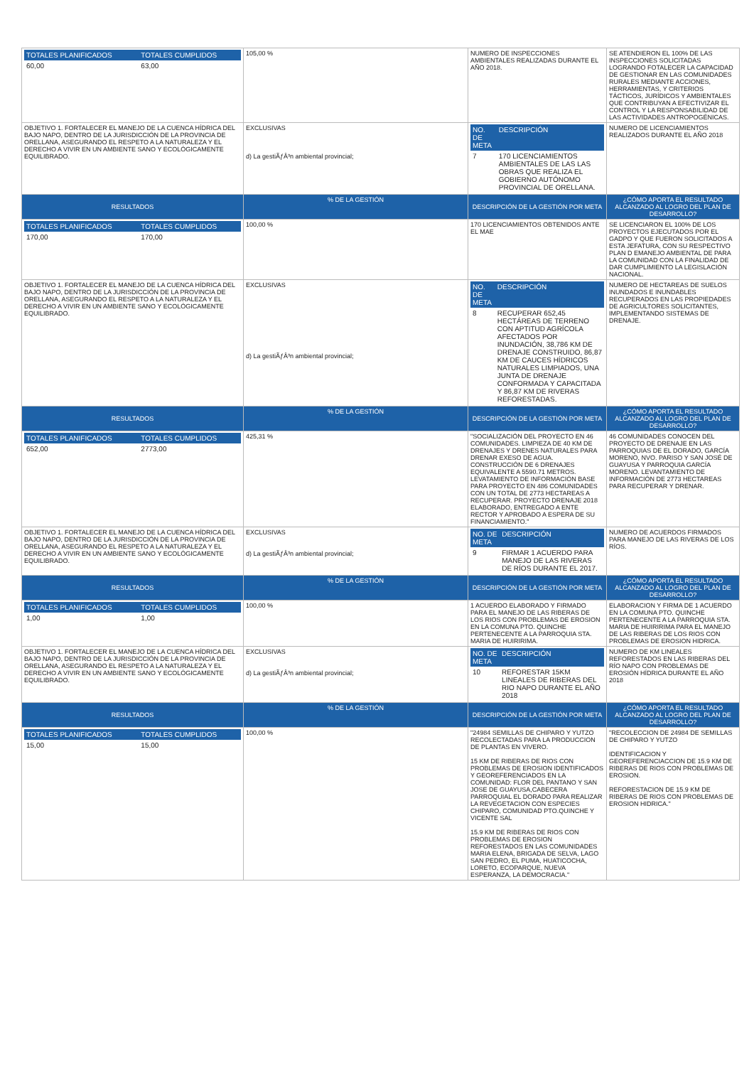| / TOTALES PLANIFICADOS / TOTALES CUMPLIDOS / / 60,00 / 63,00 / | 105,00 % | NUMERO DE INSPECCIONES AMBIENTALES REALIZADAS DURANTE EL AÑO 2018. | SE ATENDIERON EL 100% DE LAS INSPECCIONES SOLICITADAS LOGRANDO FOTALECER LA CAPACIDAD DE GESTIONAR EN LAS COMUNIDADES RURALES MEDIANTE ACCIONES, HERRAMIENTAS, Y CRITERIOS TÁCTICOS, JURÍDICOS Y AMBIENTALES QUE CONTRIBUYAN A EFECTIVIZAR EL CONTROL Y LA RESPONSABILIDAD DE LAS ACTIVIDADES ANTROPOGÉNICAS. |
| OBJETIVO 1. FORTALECER EL MANEJO DE LA CUENCA HÍDRICA DEL BAJO NAPO, DENTRO DE LA JURISDICCIÓN DE LA PROVINCIA DE ORELLANA, ASEGURANDO EL RESPETO A LA NATURALEZA Y EL DERECHO A VIVIR EN UN AMBIENTE SANO Y ECOLÓGICAMENTE EQUILIBRADO. | EXCLUSIVAS d) La gestiÃƒÂ³n ambiental provincial; | / NO. DE META / DESCRIPCIÓN / / 7 / 170 LICENCIAMIENTOS AMBIENTALES DE LAS LAS OBRAS QUE REALIZA EL GOBIERNO AUTÓNOMO PROVINCIAL DE ORELLANA. / | NUMERO DE LICENCIAMIENTOS REALIZADOS DURANTE EL AÑO 2018 |
| RESULTADOS | % DE LA GESTIÓN | DESCRIPCIÓN DE LA GESTIÓN POR META | ¿CÓMO APORTA EL RESULTADO ALCANZADO AL LOGRO DEL PLAN DE DESARROLLO? |
| / TOTALES PLANIFICADOS / TOTALES CUMPLIDOS / / 170,00 / 170,00 / | 100,00 % | 170 LICENCIAMIENTOS OBTENIDOS ANTE EL MAE | SE LICENCIARON EL 100% DE LOS PROYECTOS EJECUTADOS POR EL GADPO Y QUE FUERON SOLICITADOS A ESTA JEFATURA, CON SU RESPECTIVO PLAN D EMANEJO AMBIENTAL DE PARA LA COMUNIDAD CON LA FINALIDAD DE DAR CUMPLIMIENTO LA LEGISLACIÓN NACIONAL. |
| OBJETIVO 1. FORTALECER EL MANEJO DE LA CUENCA HÍDRICA DEL BAJO NAPO, DENTRO DE LA JURISDICCIÓN DE LA PROVINCIA DE ORELLANA, ASEGURANDO EL RESPETO A LA NATURALEZA Y EL DERECHO A VIVIR EN UN AMBIENTE SANO Y ECOLÓGICAMENTE EQUILIBRADO. | EXCLUSIVAS d) La gestiÃƒÂ³n ambiental provincial; | / NO. DE META / DESCRIPCIÓN / / 8 / RECUPERAR 652,45 HECTÁREAS DE TERRENO CON APTITUD AGRÍCOLA AFECTADOS POR INUNDACIÓN, 38,786 KM DE DRENAJE CONSTRUIDO, 86,87 KM DE CAUCES HÍDRICOS NATURALES LIMPIADOS, UNA JUNTA DE DRENAJE CONFORMADA Y CAPACITADA Y 86,87 KM DE RIVERAS REFORESTADAS. / | NUMERO DE HECTAREAS DE SUELOS INUNDADOS E INUNDABLES RECUPERADOS EN LAS PROPIEDADES DE AGRICULTORES SOLICITANTES, IMPLEMENTANDO SISTEMAS DE DRENAJE. |
| RESULTADOS | % DE LA GESTIÓN | DESCRIPCIÓN DE LA GESTIÓN POR META | ¿CÓMO APORTA EL RESULTADO ALCANZADO AL LOGRO DEL PLAN DE DESARROLLO? |
| / TOTALES PLANIFICADOS / TOTALES CUMPLIDOS / / 652,00 / 2773,00 / | 425,31 % | "SOCIALIZACIÓN DEL PROYECTO EN 46 COMUNIDADES. LIMPIEZA DE 40 KM DE DRENAJES Y DRENES NATURALES PARA DRENAR EXESO DE AGUA. CONSTRUCCIÓN DE 6 DRENAJES EQUIVALENTE A 5590.71 METROS. LEVATAMIENTO DE INFORMACIÓN BASE PARA PROYECTO EN 486 COMUNIDADES CON UN TOTAL DE 2773 HECTAREAS A RECUPERAR. PROYECTO DRENAJE 2018 ELABORADO, ENTREGADO A ENTE RECTOR Y APROBADO A ESPERA DE SU FINANCIAMIENTO." | 46 COMUNIDADES CONOCEN DEL PROYECTO DE DRENAJE EN LAS PARROQUIAS DE EL DORADO, GARCÍA MORENO, NVO. PARISO Y SAN JOSÉ DE GUAYUSA Y PARROQUIA GARCÍA MORENO. LEVANTAMIENTO DE INFORMACIÓN DE 2773 HECTAREAS PARA RECUPERAR Y DRENAR. |
| OBJETIVO 1. FORTALECER EL MANEJO DE LA CUENCA HÍDRICA DEL BAJO NAPO, DENTRO DE LA JURISDICCIÓN DE LA PROVINCIA DE ORELLANA, ASEGURANDO EL RESPETO A LA NATURALEZA Y EL DERECHO A VIVIR EN UN AMBIENTE SANO Y ECOLÓGICAMENTE EQUILIBRADO. | EXCLUSIVAS d) La gestiÃƒÂ³n ambiental provincial; | / NO. DE META / DESCRIPCIÓN / / 9 / FIRMAR 1 ACUERDO PARA MANEJO DE LAS RIVERAS DE RÍOS DURANTE EL 2017. / | NUMERO DE ACUERDOS FIRMADOS PARA MANEJO DE LAS RIVERAS DE LOS RÍOS. |
| RESULTADOS | % DE LA GESTIÓN | DESCRIPCIÓN DE LA GESTIÓN POR META | ¿CÓMO APORTA EL RESULTADO ALCANZADO AL LOGRO DEL PLAN DE DESARROLLO? |
| / TOTALES PLANIFICADOS / TOTALES CUMPLIDOS / / 1,00 / 1,00 / | 100,00 % | 1 ACUERDO ELABORADO Y FIRMADO PARA EL MANEJO DE LAS RIBERAS DE LOS RIOS CON PROBLEMAS DE EROSION EN LA COMUNA PTO. QUINCHE PERTENECENTE A LA PARROQUIA STA. MARIA DE HUIRIRIMA. | ELABORACION Y FIRMA DE 1 ACUERDO EN LA COMUNA PTO. QUINCHE PERTENECENTE A LA PARROQUIA STA. MARIA DE HUIRIRIMA PARA EL MANEJO DE LAS RIBERAS DE LOS RIOS CON PROBLEMAS DE EROSION HIDRICA. |
| OBJETIVO 1. FORTALECER EL MANEJO DE LA CUENCA HÍDRICA DEL BAJO NAPO, DENTRO DE LA JURISDICCIÓN DE LA PROVINCIA DE ORELLANA, ASEGURANDO EL RESPETO A LA NATURALEZA Y EL DERECHO A VIVIR EN UN AMBIENTE SANO Y ECOLÓGICAMENTE EQUILIBRADO. | EXCLUSIVAS d) La gestiÃƒÂ³n ambiental provincial; | / NO. DE META / DESCRIPCIÓN / / 10 / REFORESTAR 15KM LINEALES DE RIBERAS DEL RIO NAPO DURANTE EL AÑO 2018 / | NUMERO DE KM LINEALES REFORESTADOS EN LAS RIBERAS DEL RÍO NAPO CON PROBLEMAS DE EROSIÓN HÍDRICA DURANTE EL AÑO 2018 |
| RESULTADOS | % DE LA GESTIÓN | DESCRIPCIÓN DE LA GESTIÓN POR META | ¿CÓMO APORTA EL RESULTADO ALCANZADO AL LOGRO DEL PLAN DE DESARROLLO? |
| / TOTALES PLANIFICADOS / TOTALES CUMPLIDOS / / 15,00 / 15,00 / | 100,00 % | "24984 SEMILLAS DE CHIPARO Y YUTZO RECOLECTADAS PARA LA PRODUCCION DE PLANTAS EN VIVERO. 15 KM DE RIBERAS DE RIOS CON PROBLEMAS DE EROSION IDENTIFICADOS Y GEOREFERENCIADOS EN LA COMUNIDAD: FLOR DEL PANTANO Y SAN JOSE DE GUAYUSA,CABECERA PARROQUIAL EL DORADO PARA REALIZAR LA REVEGETACION CON ESPECIES CHIPARO, COMUNIDAD PTO.QUINCHE Y VICENTE SAL 15.9 KM DE RIBERAS DE RIOS CON PROBLEMAS DE EROSION REFORESTADOS EN LAS COMUNIDADES MARIA ELENA, BRIGADA DE SELVA, LAGO SAN PEDRO, EL PUMA, HUATICOCHA, LORETO, ECOPARQUE, NUEVA ESPERANZA, LA DEMOCRACIA." | "RECOLECCION DE 24984 DE SEMILLAS DE CHIPARO Y YUTZO IDENTIFICACION Y GEOREFERENCIACCION DE 15.9 KM DE RIBERAS DE RIOS CON PROBLEMAS DE EROSION. REFORESTACION DE 15.9 KM DE RIBERAS DE RIOS CON PROBLEMAS DE EROSION HIDRICA." |